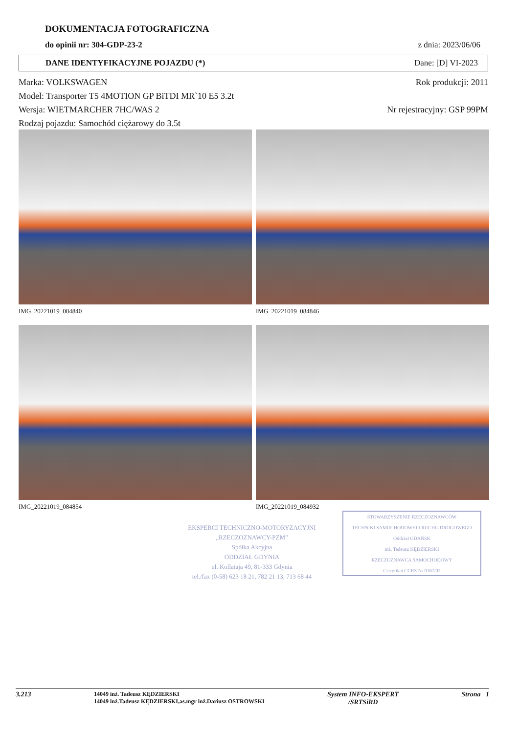DOKUMENTACJA FOTOGRAFICZNA
do opinii nr: 304-GDP-23-2 z dnia: 2023/06/06
DANE IDENTYFIKACYJNE POJAZDU (*) Dane: [D] VI-2023
Marka: VOLKSWAGEN Rok produkcji: 2011
Model: Transporter T5 4MOTION GP BiTDI MR`10 E5 3.2t
Wersja: WIETMARCHER 7HC/WAS 2 Nr rejestracyjny: GSP 99PM
Rodzaj pojazdu: Samochód ciężarowy do 3.5t
IMG_20221019_084840
IMG_20221019_084846
IMG_20221019_084854
IMG_20221019_084932
EKSPERCI TECHNICZNO-MOTORYZACYJNI
„RZECZOZNAWCY-PZM”
Spółka Akcyjna
ODDZIAŁ GDYNIA
ul. Kollataja 49, 81-333 Gdynia
tel./fax (0-58) 623 18 21, 782 21 13, 713 68 44
STOWARZYSZENIE RZECZOZNAWCÓW
TECHNIKI SAMOCHODOWEJ I RUCHU DROGOWEGO
Oddział GDAŃSK
inż. Tadeusz KĘDZIERSKI
RZECZOZNAWCA SAMOCHODOWY
Certyfikat CCRS Nr 0167/02
3.213 14049 inż. Tadeusz KĘDZIERSKI
14049 inż.Tadeusz KĘDZIERSKI,as.mgr inż.Dariusz OSTROWSKI System INFO-EKSPERT
/SRTSiRD Strona 1